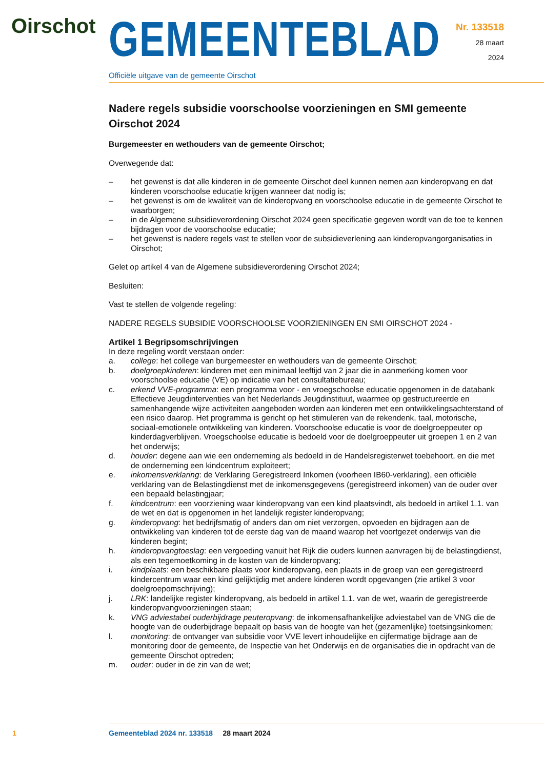Oirschot
GEMEENTEBLAD
Officiële uitgave van de gemeente Oirschot
Nr. 133518
28 maart
2024
Nadere regels subsidie voorschoolse voorzieningen en SMI gemeente Oirschot 2024
Burgemeester en wethouders van de gemeente Oirschot;
Overwegende dat:
– het gewenst is dat alle kinderen in de gemeente Oirschot deel kunnen nemen aan kinderopvang en dat kinderen voorschoolse educatie krijgen wanneer dat nodig is;
– het gewenst is om de kwaliteit van de kinderopvang en voorschoolse educatie in de gemeente Oirschot te waarborgen;
– in de Algemene subsidieverordening Oirschot 2024 geen specificatie gegeven wordt van de toe te kennen bijdragen voor de voorschoolse educatie;
– het gewenst is nadere regels vast te stellen voor de subsidieverlening aan kinderopvangorganisaties in Oirschot;
Gelet op artikel 4 van de Algemene subsidieverordening Oirschot 2024;
Besluiten:
Vast te stellen de volgende regeling:
NADERE REGELS SUBSIDIE VOORSCHOOLSE VOORZIENINGEN EN SMI OIRSCHOT 2024 -
Artikel 1 Begripsomschrijvingen
In deze regeling wordt verstaan onder:
a. college: het college van burgemeester en wethouders van de gemeente Oirschot;
b. doelgroepkinderen: kinderen met een minimaal leeftijd van 2 jaar die in aanmerking komen voor voorschoolse educatie (VE) op indicatie van het consultatiebureau;
c. erkend VVE-programma: een programma voor - en vroegschoolse educatie opgenomen in de databank Effectieve Jeugdinterventies van het Nederlands Jeugdinstituut, waarmee op gestructureerde en samenhangende wijze activiteiten aangeboden worden aan kinderen met een ontwikkelingsachterstand of een risico daarop. Het programma is gericht op het stimuleren van de rekendenk, taal, motorische, sociaal-emotionele ontwikkeling van kinderen. Voorschoolse educatie is voor de doelgroeppeuter op kinderdagverblijven. Vroegschoolse educatie is bedoeld voor de doelgroeppeuter uit groepen 1 en 2 van het onderwijs;
d. houder: degene aan wie een onderneming als bedoeld in de Handelsregisterwet toebehoort, en die met de onderneming een kindcentrum exploiteert;
e. inkomensverklaring: de Verklaring Geregistreerd Inkomen (voorheen IB60-verklaring), een officiële verklaring van de Belastingdienst met de inkomensgegevens (geregistreerd inkomen) van de ouder over een bepaald belastingjaar;
f. kindcentrum: een voorziening waar kinderopvang van een kind plaatsvindt, als bedoeld in artikel 1.1. van de wet en dat is opgenomen in het landelijk register kinderopvang;
g. kinderopvang: het bedrijfsmatig of anders dan om niet verzorgen, opvoeden en bijdragen aan de ontwikkeling van kinderen tot de eerste dag van de maand waarop het voortgezet onderwijs van die kinderen begint;
h. kinderopvangtoeslag: een vergoeding vanuit het Rijk die ouders kunnen aanvragen bij de belastingdienst, als een tegemoetkoming in de kosten van de kinderopvang;
i. kindplaats: een beschikbare plaats voor kinderopvang, een plaats in de groep van een geregistreerd kindercentrum waar een kind gelijktijdig met andere kinderen wordt opgevangen (zie artikel 3 voor doelgroepomschrijving);
j. LRK: landelijke register kinderopvang, als bedoeld in artikel 1.1. van de wet, waarin de geregistreerde kinderopvangvoorzieningen staan;
k. VNG adviestabel ouderbijdrage peuteropvang: de inkomensafhankelijke adviestabel van de VNG die de hoogte van de ouderbijdrage bepaalt op basis van de hoogte van het (gezamenlijke) toetsingsinkomen;
l. monitoring: de ontvanger van subsidie voor VVE levert inhoudelijke en cijfermatige bijdrage aan de monitoring door de gemeente, de Inspectie van het Onderwijs en de organisaties die in opdracht van de gemeente Oirschot optreden;
m. ouder: ouder in de zin van de wet;
1 Gemeenteblad 2024 nr. 133518 28 maart 2024